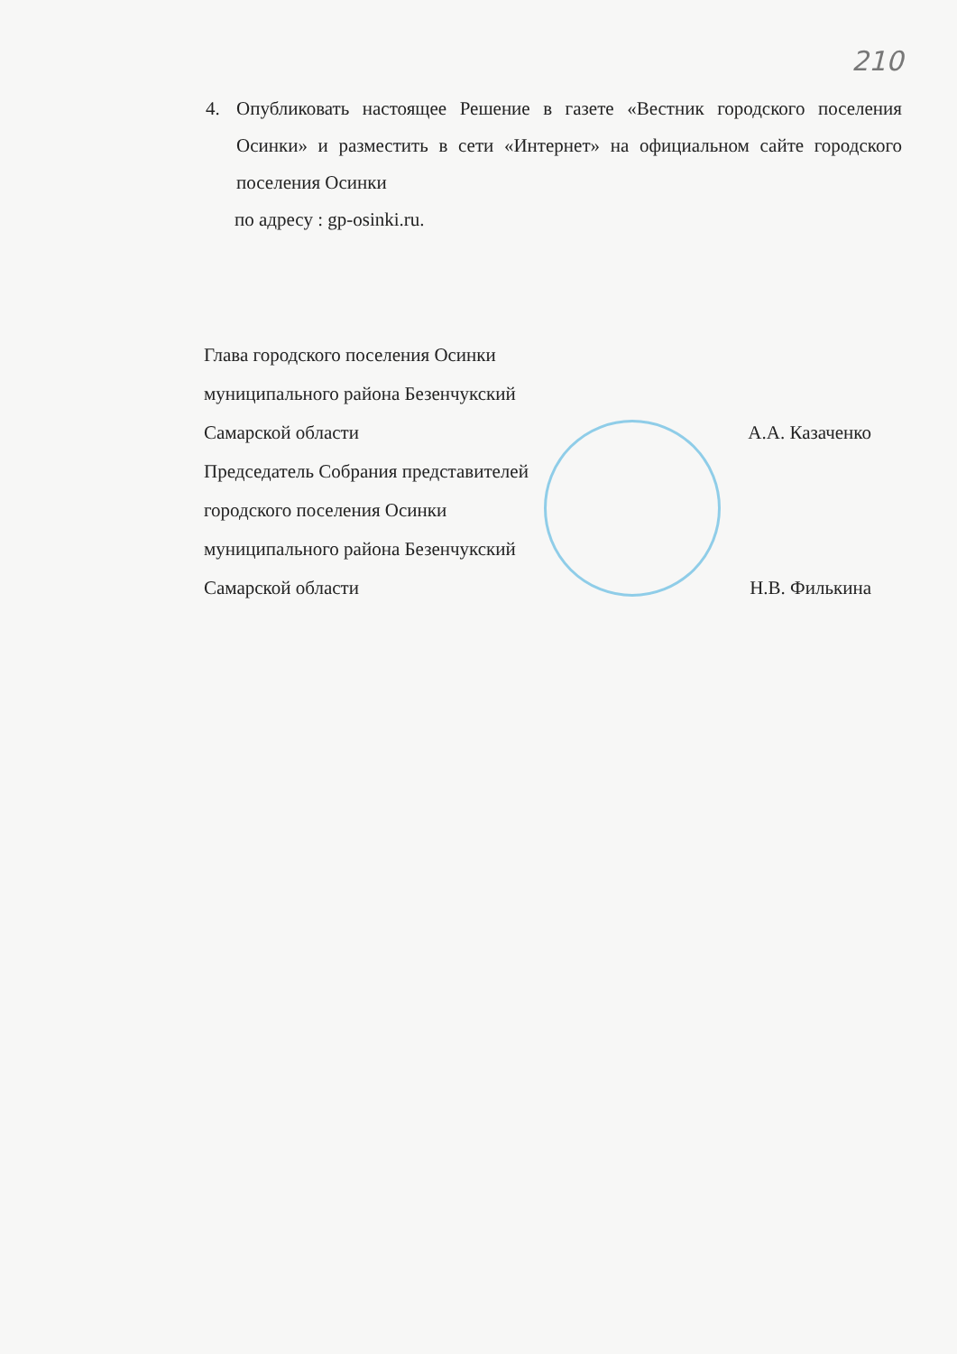210
4. Опубликовать настоящее Решение в газете «Вестник городского поселения Осинки» и разместить в сети «Интернет» на официальном сайте городского поселения Осинки
по адресу : gp-osinki.ru.
Глава городского поселения Осинки
муниципального района Безенчукский
Самарской области А.А. Казаченко
Председатель Собрания представителей
городского поселения Осинки
муниципального района Безенчукский
Самарской области Н.В. Филькина